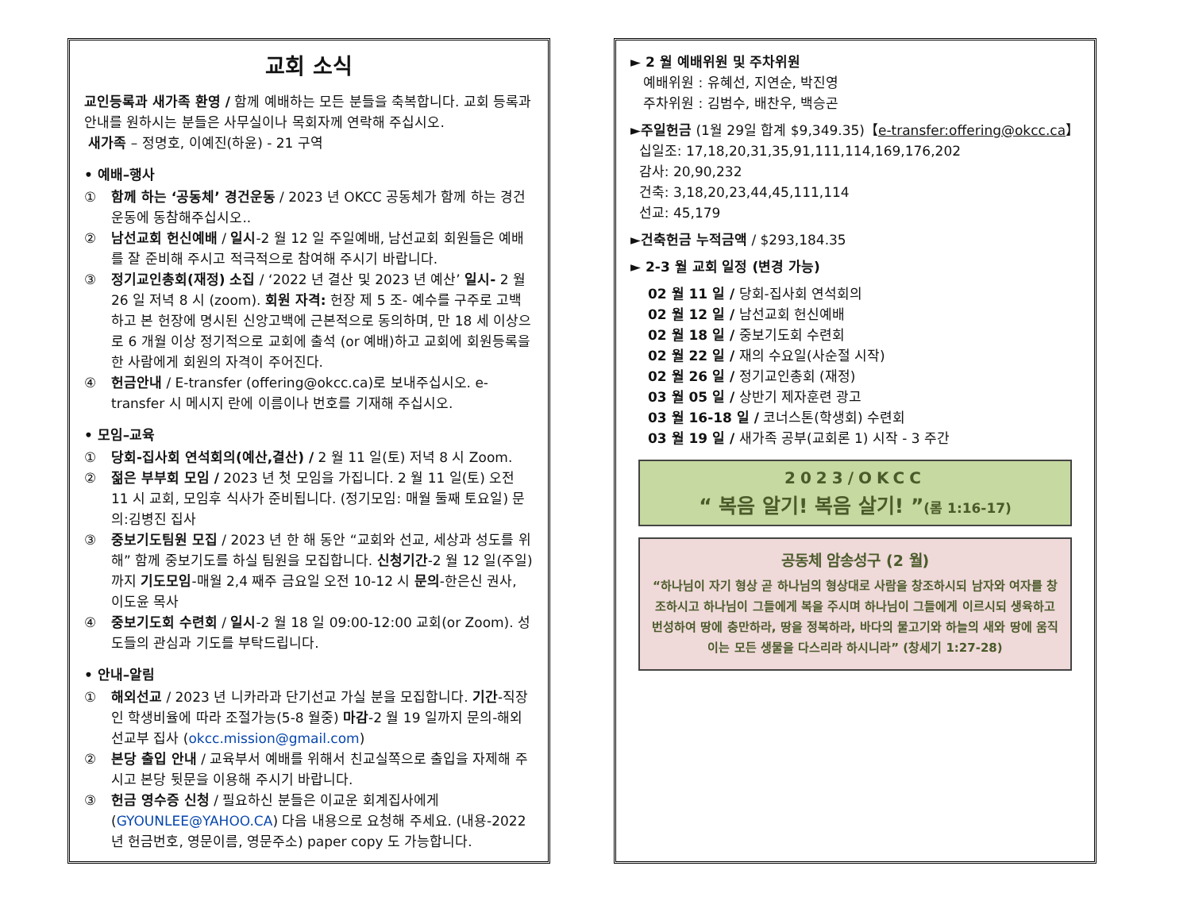교회 소식
교인등록과 새가족 환영 / 함께 예배하는 모든 분들을 축복합니다. 교회 등록과 안내를 원하시는 분들은 사무실이나 목회자께 연락해 주십시오.
새가족 – 정명호, 이예진(하윤) - 21 구역
• 예배–행사
① 함께 하는 ‘공동체’ 경건운동 / 2023 년 OKCC 공동체가 함께 하는 경건 운동에 동참해주십시오..
② 남선교회 헌신예배 / 일시-2 월 12 일 주일예배, 남선교회 회원들은 예배를 잘 준비해 주시고 적극적으로 참여해 주시기 바랍니다.
③ 정기교인총회(재정) 소집 / ‘2022 년 결산 및 2023 년 예산’ 일시- 2 월 26 일 저녁 8 시 (zoom). 회원 자격: 헌장 제 5 조- 예수를 구주로 고백하고 본 헌장에 명시된 신앙고백에 근본적으로 동의하며, 만 18 세 이상으로 6 개월 이상 정기적으로 교회에 출석 (or 예배)하고 교회에 회원등록을 한 사람에게 회원의 자격이 주어진다.
④ 헌금안내 / E-transfer (offering@okcc.ca)로 보내주십시오. e-transfer 시 메시지 란에 이름이나 번호를 기재해 주십시오.
• 모임–교육
① 당회-집사회 연석회의(예산,결산) / 2 월 11 일(토) 저녁 8 시 Zoom.
② 젊은 부부회 모임 / 2023 년 첫 모임을 가집니다. 2 월 11 일(토) 오전 11 시 교회, 모임후 식사가 준비됩니다. (정기모임: 매월 둘째 토요일) 문의:김병진 집사
③ 중보기도팀원 모집 / 2023 년 한 해 동안 “교회와 선교, 세상과 성도를 위해” 함께 중보기도를 하실 팀원을 모집합니다. 신청기간-2 월 12 일(주일)까지 기도모임-매월 2,4 째주 금요일 오전 10-12 시 문의-한은신 권사, 이도윤 목사
④ 중보기도회 수련회 / 일시-2 월 18 일 09:00-12:00 교회(or Zoom). 성도들의 관심과 기도를 부탁드립니다.
• 안내–알림
① 해외선교 / 2023 년 니카라과 단기선교 가실 분을 모집합니다. 기간-직장인 학생비율에 따라 조절가능(5-8 월중) 마감-2 월 19 일까지 문의-해외선교부 집사 (okcc.mission@gmail.com)
② 본당 출입 안내 / 교육부서 예배를 위해서 친교실쪽으로 출입을 자제해 주시고 본당 뒷문을 이용해 주시기 바랍니다.
③ 헌금 영수증 신청 / 필요하신 분들은 이교운 회계집사에게 (GYOUNLEE@YAHOO.CA) 다음 내용으로 요청해 주세요. (내용-2022 년 헌금번호, 영문이름, 영문주소) paper copy 도 가능합니다.
► 2 월 예배위원 및 주차위원
예배위원 : 유혜선, 지연순, 박진영
주차위원 : 김범수, 배찬우, 백승곤
►주일헌금 (1월 29일 합계 $9,349.35)【e-transfer:offering@okcc.ca】
십일조: 17,18,20,31,35,91,111,114,169,176,202
감사: 20,90,232
건축: 3,18,20,23,44,45,111,114
선교: 45,179
►건축헌금 누적금액 / $293,184.35
► 2-3 월 교회 일정 (변경 가능)
02 월 11 일 / 당회-집사회 연석회의
02 월 12 일 / 남선교회 헌신예배
02 월 18 일 / 중보기도회 수련회
02 월 22 일 / 재의 수요일(사순절 시작)
02 월 26 일 / 정기교인총회 (재정)
03 월 05 일 / 상반기 제자훈련 광고
03 월 16-18 일 / 코너스톤(학생회) 수련회
03 월 19 일 / 새가족 공부(교회론 1) 시작 - 3 주간
2023/OKCC
“ 복음 알기! 복음 살기! ”(롬 1:16-17)
공동체 암송성구 (2 월)
“하나님이 자기 형상 곧 하나님의 형상대로 사람을 창조하시되 남자와 여자를 창조하시고 하나님이 그들에게 복을 주시며 하나님이 그들에게 이르시되 생육하고 번성하여 땅에 충만하라, 땅을 정복하라, 바다의 물고기와 하늘의 새와 땅에 움직이는 모든 생물을 다스리라 하시니라” (창세기 1:27-28)